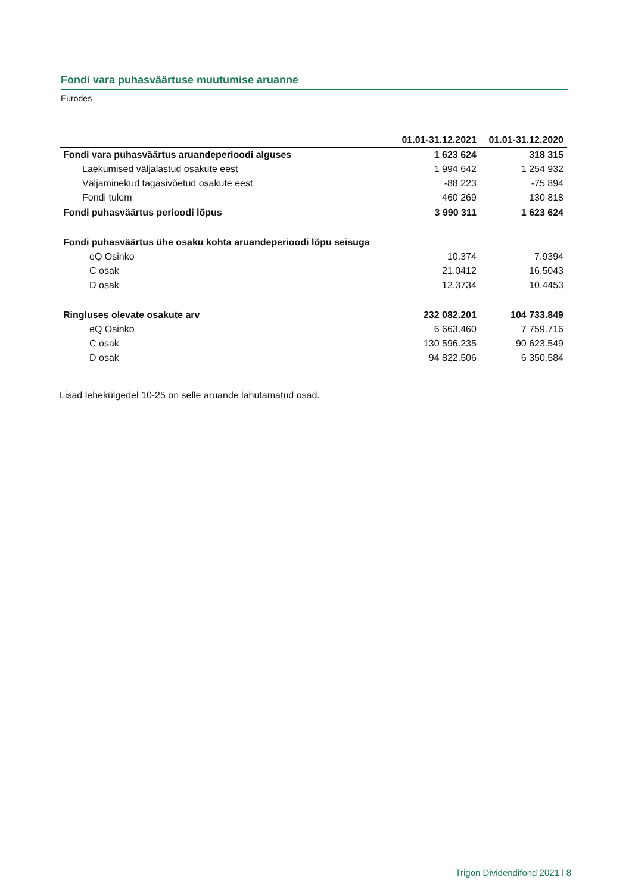Fondi vara puhasväärtuse muutumise aruanne
Eurodes
| | 01.01-31.12.2021 | 01.01-31.12.2020 |
| --- | --- | --- |
| Fondi vara puhasväärtus aruandeperioodi alguses | 1 623 624 | 318 315 |
| Laekumised väljalastud osakute eest | 1 994 642 | 1 254 932 |
| Väljaminekud tagasivõetud osakute eest | -88 223 | -75 894 |
| Fondi tulem | 460 269 | 130 818 |
| Fondi puhasväärtus perioodi lõpus | 3 990 311 | 1 623 624 |
| Fondi puhasväärtus ühe osaku kohta aruandeperioodi lõpu seisuga | | |
| eQ Osinko | 10.374 | 7.9394 |
| C osak | 21.0412 | 16.5043 |
| D osak | 12.3734 | 10.4453 |
| Ringluses olevate osakute arv | 232 082.201 | 104 733.849 |
| eQ Osinko | 6 663.460 | 7 759.716 |
| C osak | 130 596.235 | 90 623.549 |
| D osak | 94 822.506 | 6 350.584 |
Lisad lehekülgedel 10-25 on selle aruande lahutamatud osad.
Trigon Dividendifond 2021 l 8